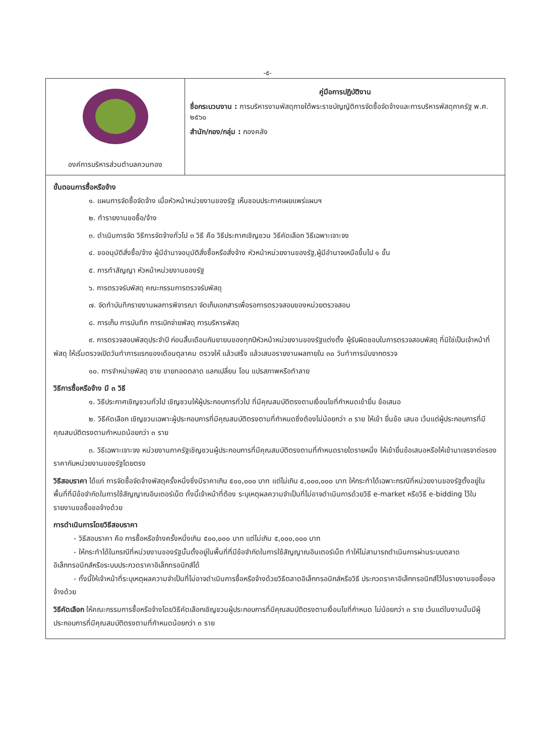-๕-
| องค์การบริหารส่วนตำบลควนทอง | คู่มือการปฏิบัติงาน ชื่อกระบวนงาน : การบริหารงานพัสดุภายใต้พระราชบัญญัติการจัดซื้อจัดจ้างและการบริหารพัสดุภาครัฐ พ.ศ. ๒๕๖๐ สำนัก/กอง/กลุ่ม : กองคลัง |
ขั้นตอนการซื้อหรือจ้าง
๑. แผนการจัดซื้อจัดจ้าง เมื่อหัวหน้าหน่วยงานของรัฐ เห็นชอบประกาศเผยแพร่แผนฯ
๒. ทำรายงานขอซื้อ/จ้าง
๓. ดำเนินการจัด วิธีการจัดจ้างทั่วไป ๓ วิธี คือ วิธีประกาศเชิญชวน วิธีคัดเลือก วิธีเฉพาะเจาะจง
๔. ขออนุมัติสั่งซื้อ/จ้าง ผู้มีอำนาจอนุมัติสั่งซื้อหรือสั่งจ้าง หัวหน้าหน่วยงานของรัฐ,ผู้มีอำนาจเหนือขึ้นไป ๑ ขั้น
๕. การทำสัญญา หัวหน้าหน่วยงานของรัฐ
๖. การตรวจรับพัสดุ คณะกรรมการตรวจรับพัสดุ
๗. จัดทำบันทึกรายงานผลการพิจารณา จัดเก็บเอกสารเพื่อรอการตรวจสอบของหน่วยตรวจสอบ
๘. การเก็บ การบันทึก การเบิกจ่ายพัสดุ การบริหารพัสดุ
๙. การตรวจสอบพัสดุประจำปี ก่อนสิ้นเดือนกันยายนของทุกปีหัวหน้าหน่วยงานของรัฐแต่งตั้ง ผู้รับผิดชอบในการตรวจสอบพัสดุ ที่มิใช่เป็นเจ้าหน้าที่พัสดุ ให้เริ่มตรวจเปิดวันทำการแรกของเดือนตุลาคม ตรวจให้ แล้วเสร็จ แล้วเสนอรายงานผลภายใน ๓๐ วันทำการนับจากตรวจ
๑๐. การจำหน่ายพัสดุ ขาย ขายทอดตลาด แลกเปลี่ยน โอน แปรสภาพหรือทำลาย
วิธีการซื้อหรือจ้าง มี ๓ วิธี
๑. วิธีประกาศเชิญชวนทั่วไป เชิญชวนให้ผู้ประกอบการทั่วไป ที่มีคุณสมบัติตรงตามเงื่อนไขที่กำหนดเข้ายื่น ข้อเสนอ
๒. วิธีคัดเลือก เชิญชวนเฉพาะผู้ประกอบการที่มีคุณสมบัติตรงตามที่กำหนดซึ่งต้องไม่น้อยกว่า ๓ ราย ให้เข้า ยื่นข้อ เสนอ เว้นแต่ผู้ประกอบการที่มีคุณสมบัติตรงตามกำหนดน้อยกว่า ๓ ราย
๓. วิธีเฉพาะเจาะจง หน่วยงานภาครัฐเชิญชวนผู้ประกอบการที่มีคุณสมบัติตรงตามที่กำหนดรายใดรายหนึ่ง ให้เข้ายื่นข้อเสนอหรือให้เข้ามาเจรจาต่อรองราคากับหน่วยงานของรัฐโดยตรง
วิธีสอบราคา ได้แก่ การจัดซื้อจัดจ้างพัสดุครั้งหนึ่งซึ่งมีราคาเกิน ๕๐๐,๐๐๐ บาท แต่ไม่เกิน ๕,๐๐๐,๐๐๐ บาท ให้กระทำได้เฉพาะกรณีที่หน่วยงานของรัฐตั้งอยู่ในพื้นที่ที่มีข้อจำกัดในการใช้สัญญาณอินเตอร์เน็ต ทั้งนี้เจ้าหน้าที่ต้อง ระบุเหตุผลความจำเป็นที่ไม่อาจดำเนินการด้วยวิธี e-market หรือวิธี e-bidding ไว้ในรายงานขอซื้อขอจ้างด้วย
การดำเนินการโดยวิธีสอบราคา
- วิธีสอบราคา คือ การซื้อหรือจ้างครั้งหนึ่งเกิน ๕๐๐,๐๐๐ บาท แต่ไม่เกิน ๕,๐๐๐,๐๐๐ บาท
- ให้กระทำได้ในกรณีที่หน่วยงานของรัฐนั้นตั้งอยู่ในพื้นที่ที่มีข้อจำกัดในการใช้สัญญาณอินเตอร์เน็ต ทำให้ไม่สามารถดำเนินการผ่านระบบตลาดอิเล็กทรอนิกส์หรือระบบประกวดราคาอิเล็กทรอนิกส์ได้
- ทั้งนี้ให้เจ้าหน้าที่ระบุเหตุผลความจำเป็นที่ไม่อาจดำเนินการซื้อหรือจ้างด้วยวิธีตลาดอิเล็กทรอนิกส์หรือวิธี ประกวดราคาอิเล็กทรอนิกส์ไว้ในรายงานขอซื้อขอจ้างด้วย
วิธีคัดเลือก ให้คณะกรรมการซื้อหรือจ้างโดยวิธีคัดเลือกเชิญชวนผู้ประกอบการที่มีคุณสมบัติตรงตามเงื่อนไขที่กำหนด ไม่น้อยกว่า ๓ ราย เว้นแต่ในงานนั้นมีผู้ประกอบการที่มีคุณสมบัติตรงตามที่กำหนดน้อยกว่า ๓ ราย